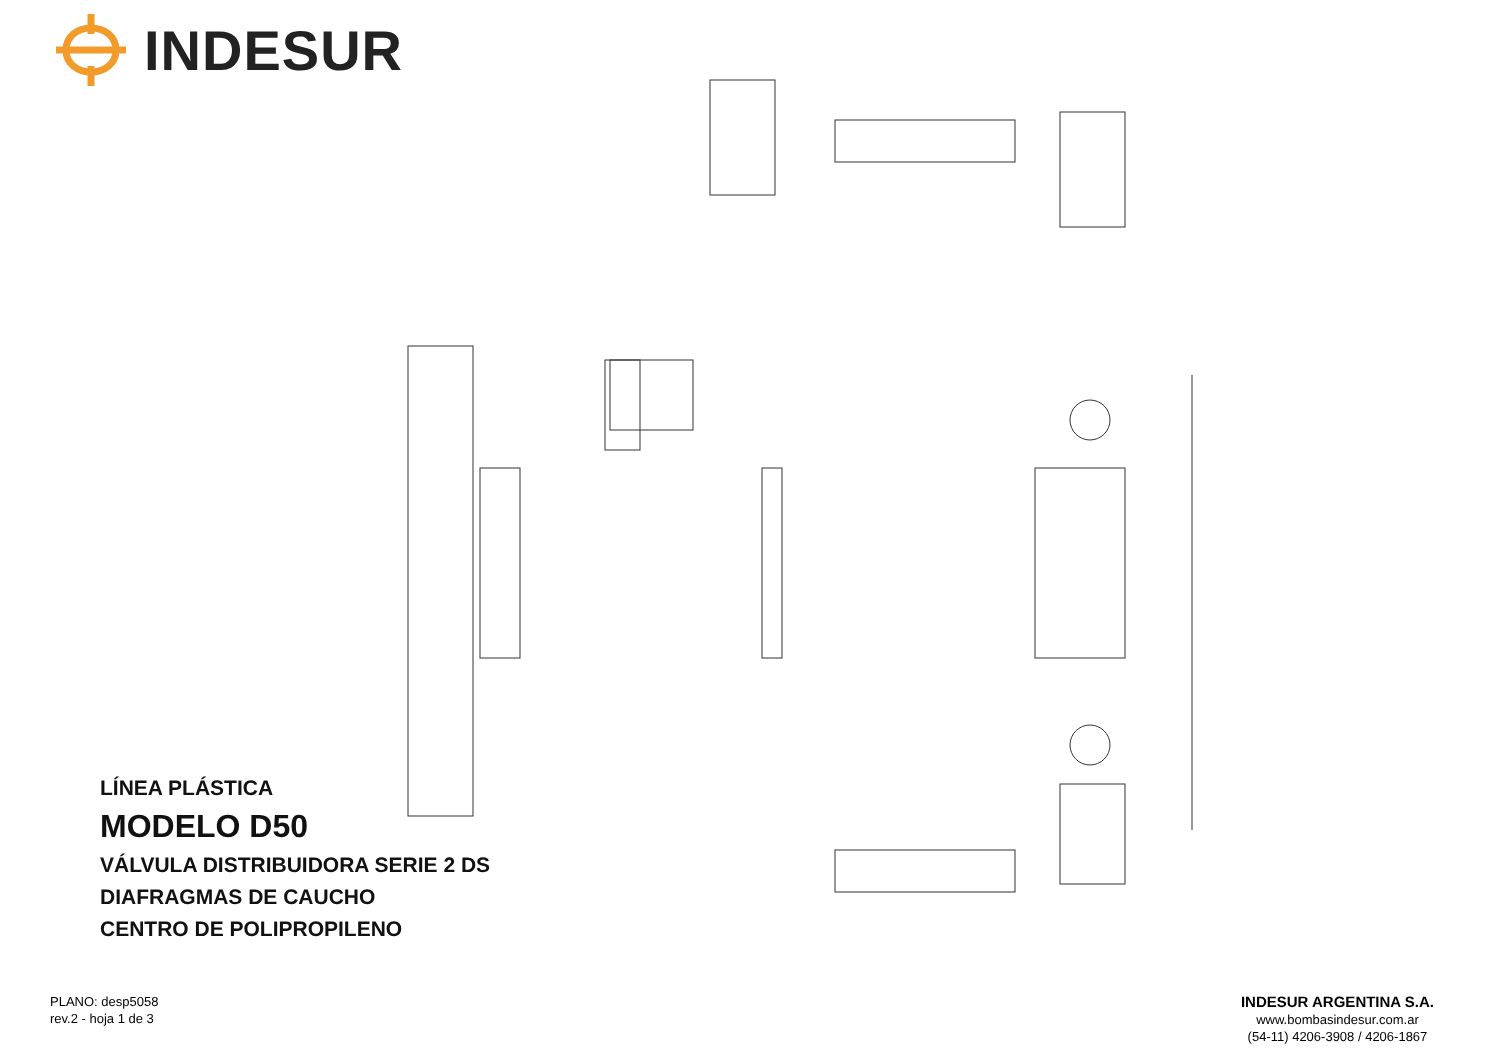INDESUR
LÍNEA PLÁSTICA
MODELO D50
VÁLVULA DISTRIBUIDORA SERIE 2 DS
DIAFRAGMAS DE CAUCHO
CENTRO DE POLIPROPILENO
PLANO: desp5058
rev.2 - hoja 1 de 3
INDESUR ARGENTINA S.A.
www.bombasindesur.com.ar
(54-11) 4206-3908 / 4206-1867